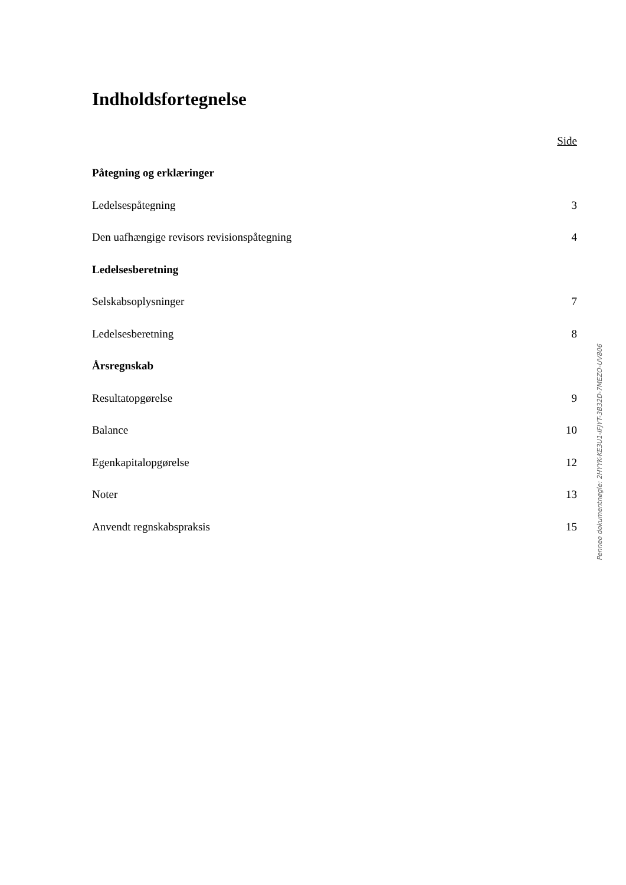Indholdsfortegnelse
Side
Påtegning og erklæringer
Ledelsespåtegning 3
Den uafhængige revisors revisionspåtegning 4
Ledelsesberetning
Selskabsoplysninger 7
Ledelsesberetning 8
Årsregnskab
Resultatopgørelse 9
Balance 10
Egenkapitalopgørelse 12
Noter 13
Anvendt regnskabspraksis 15
Penneo dokumentnøgle: 2HYYK-KE3U1-IFJYT-3B32D-7MEZO-UV806